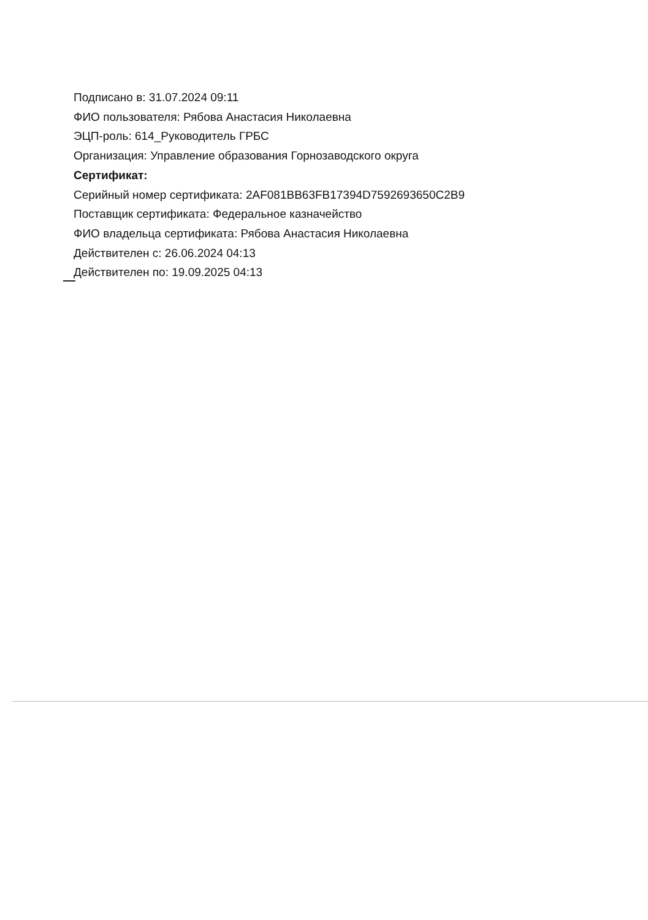Подписано в: 31.07.2024 09:11
ФИО пользователя: Рябова Анастасия Николаевна
ЭЦП-роль: 614_Руководитель ГРБС
Организация: Управление образования Горнозаводского округа
Сертификат:
Серийный номер сертификата: 2AF081BB63FB17394D7592693650C2B9
Поставщик сертификата: Федеральное казначейство
ФИО владельца сертификата: Рябова Анастасия Николаевна
Действителен с: 26.06.2024 04:13
Действителен по: 19.09.2025 04:13